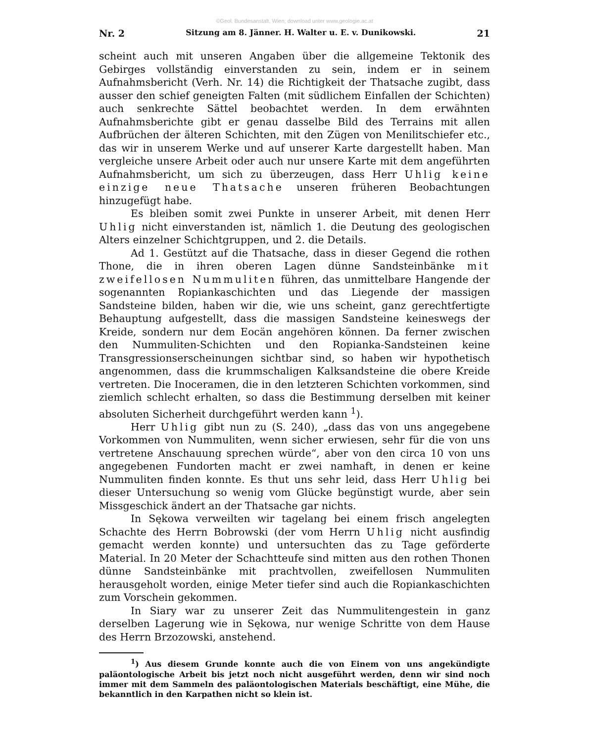©Geol. Bundesanstalt, Wien; download unter www.geologie.ac.at
Nr. 2 Sitzung am 8. Jänner. H. Walter u. E. v. Dunikowski. 21
scheint auch mit unseren Angaben über die allgemeine Tektonik des Gebirges vollständig einverstanden zu sein, indem er in seinem Aufnahmsbericht (Verh. Nr. 14) die Richtigkeit der Thatsache zugibt, dass ausser den schief geneigten Falten (mit südlichem Einfallen der Schichten) auch senkrechte Sättel beobachtet werden. In dem erwähnten Aufnahmsberichte gibt er genau dasselbe Bild des Terrains mit allen Aufbrüchen der älteren Schichten, mit den Zügen von Menilitschiefer etc., das wir in unserem Werke und auf unserer Karte dargestellt haben. Man vergleiche unsere Arbeit oder auch nur unsere Karte mit dem angeführten Aufnahmsbericht, um sich zu überzeugen, dass Herr Uhlig keine einzige neue Thatsache unseren früheren Beobachtungen hinzugefügt habe.
Es bleiben somit zwei Punkte in unserer Arbeit, mit denen Herr Uhlig nicht einverstanden ist, nämlich 1. die Deutung des geologischen Alters einzelner Schichtgruppen, und 2. die Details.
Ad 1. Gestützt auf die Thatsache, dass in dieser Gegend die rothen Thone, die in ihren oberen Lagen dünne Sandsteinbänke mit zweifellosen Nummuliten führen, das unmittelbare Hangende der sogenannten Ropiankaschichten und das Liegende der massigen Sandsteine bilden, haben wir die, wie uns scheint, ganz gerechtfertigte Behauptung aufgestellt, dass die massigen Sandsteine keineswegs der Kreide, sondern nur dem Eocän angehören können. Da ferner zwischen den Nummuliten-Schichten und den Ropianka-Sandsteinen keine Transgressionserscheinungen sichtbar sind, so haben wir hypothetisch angenommen, dass die krummschaligen Kalksandsteine die obere Kreide vertreten. Die Inoceramen, die in den letzteren Schichten vorkommen, sind ziemlich schlecht erhalten, so dass die Bestimmung derselben mit keiner absoluten Sicherheit durchgeführt werden kann <sup>1</sup>).
Herr Uhlig gibt nun zu (S. 240), „dass das von uns angegebene Vorkommen von Nummuliten, wenn sicher erwiesen, sehr für die von uns vertretene Anschauung sprechen würde“, aber von den circa 10 von uns angegebenen Fundorten macht er zwei namhaft, in denen er keine Nummuliten finden konnte. Es thut uns sehr leid, dass Herr Uhlig bei dieser Untersuchung so wenig vom Glücke begünstigt wurde, aber sein Missgeschick ändert an der Thatsache gar nichts.
In Sękowa verweilten wir tagelang bei einem frisch angelegten Schachte des Herrn Bobrowski (der vom Herrn Uhlig nicht ausfindig gemacht werden konnte) und untersuchten das zu Tage geförderte Material. In 20 Meter der Schachtteufe sind mitten aus den rothen Thonen dünne Sandsteinbänke mit prachtvollen, zweifellosen Nummuliten herausgeholt worden, einige Meter tiefer sind auch die Ropiankaschichten zum Vorschein gekommen.
In Siary war zu unserer Zeit das Nummulitengestein in ganz derselben Lagerung wie in Sękowa, nur wenige Schritte von dem Hause des Herrn Brzozowski, anstehend.
<sup>1</sup>) Aus diesem Grunde konnte auch die von Einem von uns angekündigte paläontologische Arbeit bis jetzt noch nicht ausgeführt werden, denn wir sind noch immer mit dem Sammeln des paläontologischen Materials beschäftigt, eine Mühe, die bekanntlich in den Karpathen nicht so klein ist.